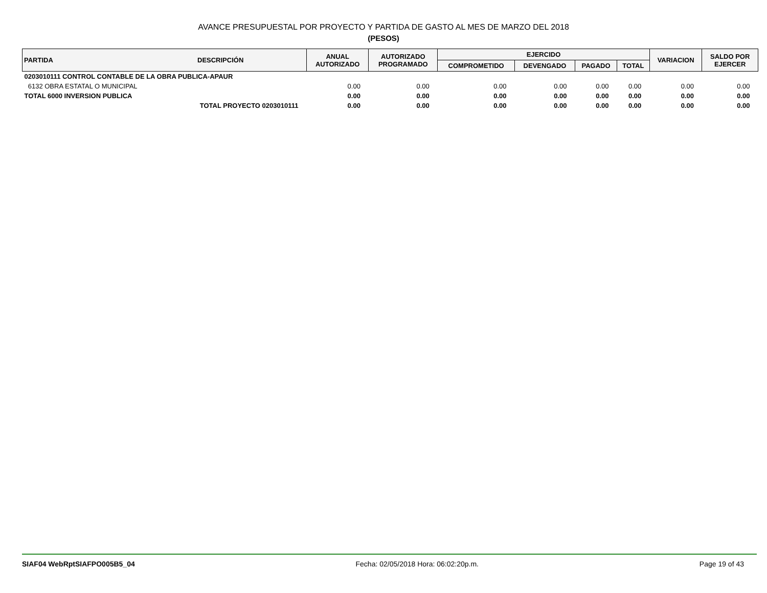AVANCE PRESUPUESTAL POR PROYECTO Y PARTIDA DE GASTO AL MES DE MARZO DEL 2018
(PESOS)
| PARTIDA | DESCRIPCIÓN | ANUAL AUTORIZADO | AUTORIZADO PROGRAMADO | EJERCIDO | | | | VARIACION | SALDO POR EJERCER |
| --- | --- | --- | --- | --- | --- | --- | --- | --- | --- |
| | | | | COMPROMETIDO | DEVENGADO | PAGADO | TOTAL | | |
| 0203010111 CONTROL CONTABLE DE LA OBRA PUBLICA-APAUR | | | | | | | | | |
| 6132 OBRA ESTATAL O MUNICIPAL | | 0.00 | 0.00 | 0.00 | 0.00 | 0.00 | 0.00 | 0.00 | 0.00 |
| TOTAL 6000 INVERSION PUBLICA | | 0.00 | 0.00 | 0.00 | 0.00 | 0.00 | 0.00 | 0.00 | 0.00 |
| TOTAL PROYECTO 0203010111 | | 0.00 | 0.00 | 0.00 | 0.00 | 0.00 | 0.00 | 0.00 | 0.00 |
SIAF04 WebRptSIAFPO005B5_04 Fecha: 02/05/2018 Hora: 06:02:20p.m. Page 19 of 43